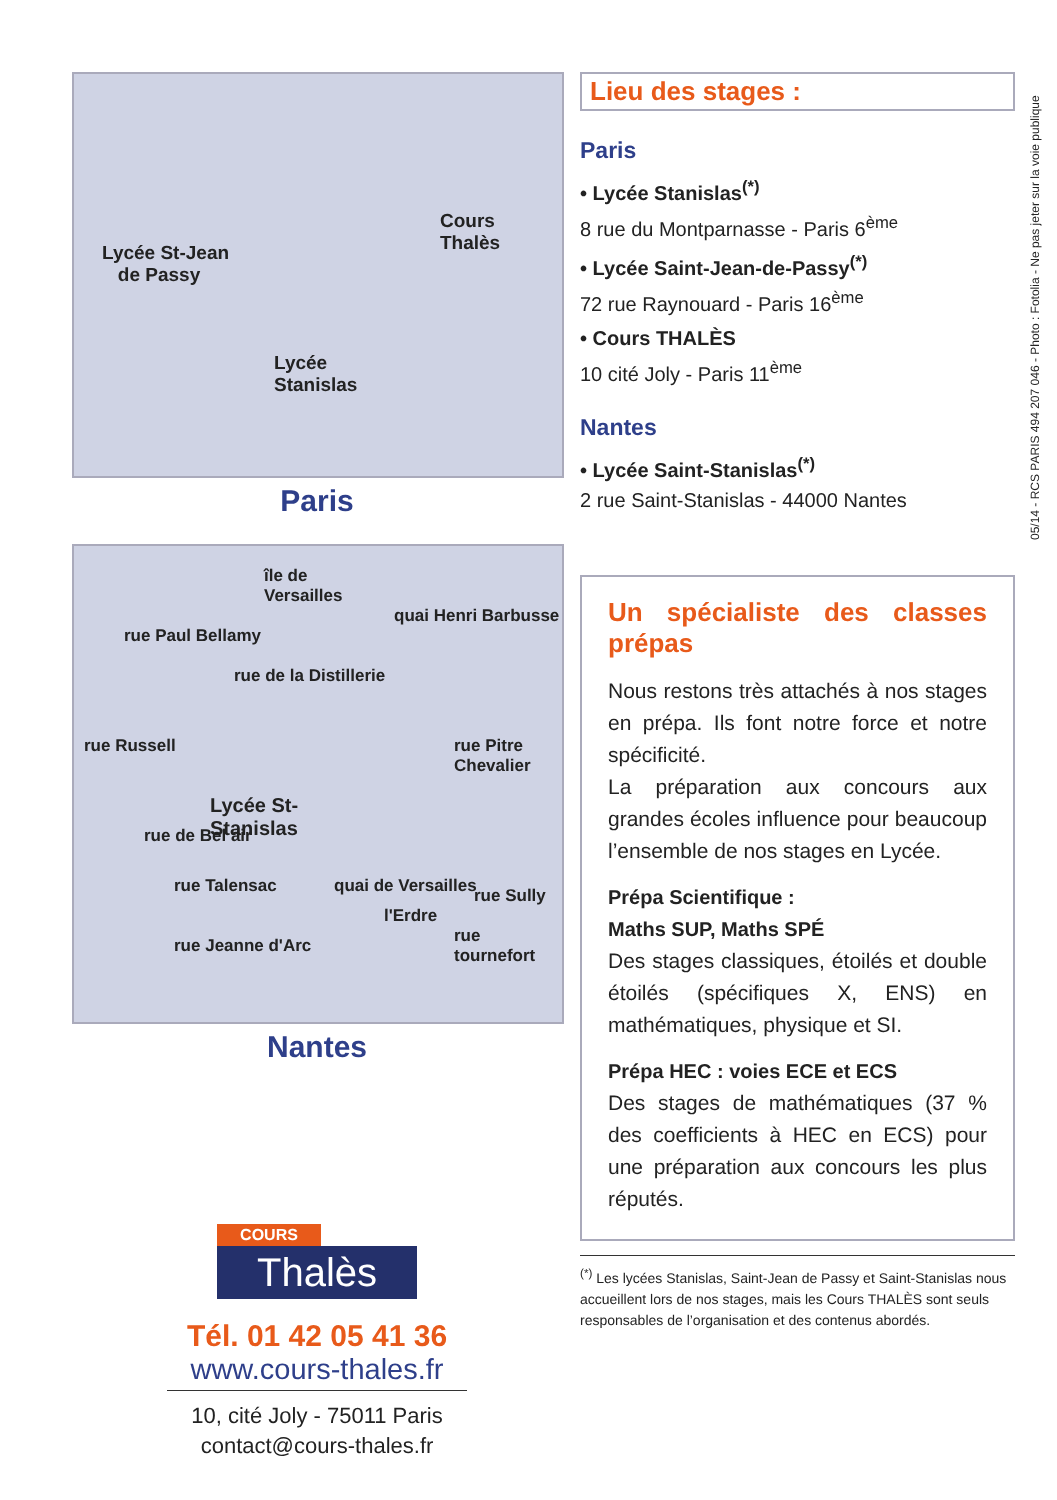Lycée St-Jean
de Passy
Cours
Thalès
Lycée
Stanislas
Paris
île de
Versailles
Lycée St-
Stanislas
rue Russell
rue Paul Bellamy
rue de la Distillerie
quai Henri Barbusse
rue Pitre Chevalier
rue de Bel air
rue Talensac
rue Jeanne d'Arc
quai de Versailles
l'Erdre
rue Sully
rue tournefort
Nantes
COURS
Thalès
Tél. 01 42 05 41 36
www.cours-thales.fr
10, cité Joly - 75011 Paris
contact@cours-thales.fr
Lieu des stages :
Paris
• Lycée Stanislas<sup>(*)</sup>
8 rue du Montparnasse - Paris 6<sup>ème</sup>
• Lycée Saint-Jean-de-Passy<sup>(*)</sup>
72 rue Raynouard - Paris 16<sup>ème</sup>
• Cours THALÈS
10 cité Joly - Paris 11<sup>ème</sup>
Nantes
• Lycée Saint-Stanislas<sup>(*)</sup>
2 rue Saint-Stanislas - 44000 Nantes
Un spécialiste des classes prépas
Nous restons très attachés à nos stages en prépa. Ils font notre force et notre spécificité.
La préparation aux concours aux grandes écoles influence pour beaucoup l’ensemble de nos stages en Lycée.
Prépa Scientifique :
Maths SUP, Maths SPÉ
Des stages classiques, étoilés et double étoilés (spécifiques X, ENS) en mathématiques, physique et SI.
Prépa HEC : voies ECE et ECS
Des stages de mathématiques (37 % des coefficients à HEC en ECS) pour une préparation aux concours les plus réputés.
<sup>(*)</sup> Les lycées Stanislas, Saint-Jean de Passy et Saint-Stanislas nous accueillent lors de nos stages, mais les Cours THALÈS sont seuls responsables de l’organisation et des contenus abordés.
05/14 - RCS PARIS 494 207 046 - Photo : Fotolia - Ne pas jeter sur la voie publique